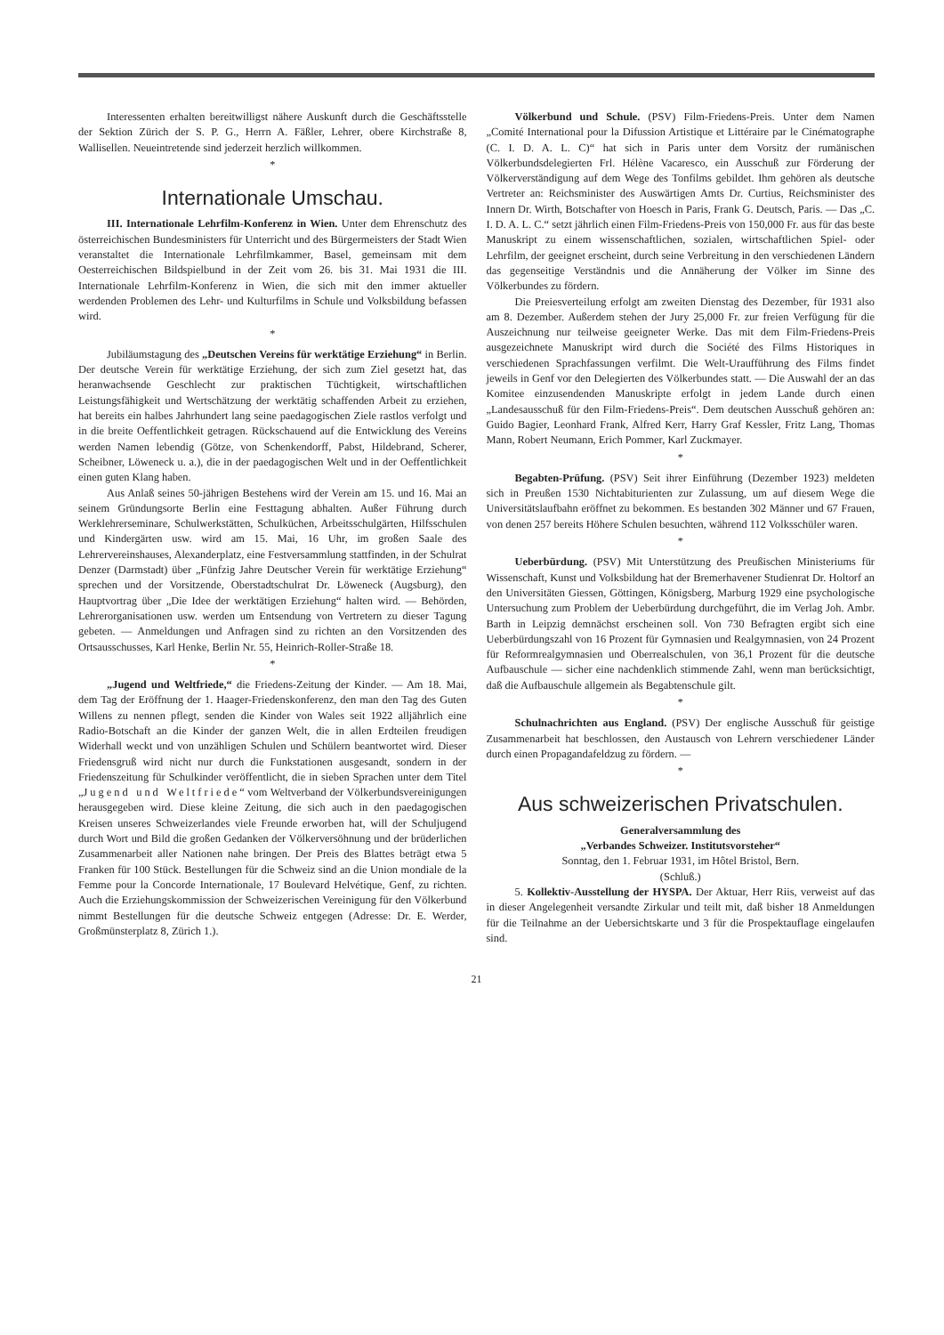Interessenten erhalten bereitwilligst nähere Auskunft durch die Geschäftsstelle der Sektion Zürich der S. P. G., Herrn A. Fäßler, Lehrer, obere Kirchstraße 8, Wallisellen. Neueintretende sind jederzeit herzlich willkommen.
*
Internationale Umschau.
III. Internationale Lehrfilm-Konferenz in Wien. Unter dem Ehrenschutz des österreichischen Bundesministers für Unterricht und des Bürgermeisters der Stadt Wien veranstaltet die Internationale Lehrfilmkammer, Basel, gemeinsam mit dem Oesterreichischen Bildspielbund in der Zeit vom 26. bis 31. Mai 1931 die III. Internationale Lehrfilm-Konferenz in Wien, die sich mit den immer aktueller werdenden Problemen des Lehr- und Kulturfilms in Schule und Volksbildung befassen wird.
*
Jubiläumstagung des „Deutschen Vereins für werktätige Erziehung“ in Berlin. Der deutsche Verein für werktätige Erziehung, der sich zum Ziel gesetzt hat, das heranwachsende Geschlecht zur praktischen Tüchtigkeit, wirtschaftlichen Leistungsfähigkeit und Wertschätzung der werktätig schaffenden Arbeit zu erziehen, hat bereits ein halbes Jahrhundert lang seine paedagogischen Ziele rastlos verfolgt und in die breite Oeffentlichkeit getragen. Rückschauend auf die Entwicklung des Vereins werden Namen lebendig (Götze, von Schenkendorff, Pabst, Hildebrand, Scherer, Scheibner, Löweneck u. a.), die in der paedagogischen Welt und in der Oeffentlichkeit einen guten Klang haben.
Aus Anlaß seines 50-jährigen Bestehens wird der Verein am 15. und 16. Mai an seinem Gründungsorte Berlin eine Festtagung abhalten. Außer Führung durch Werklehrerseminare, Schulwerkstätten, Schulküchen, Arbeitsschulgärten, Hilfsschulen und Kindergärten usw. wird am 15. Mai, 16 Uhr, im großen Saale des Lehrervereinshauses, Alexanderplatz, eine Festversammlung stattfinden, in der Schulrat Denzer (Darmstadt) über „Fünfzig Jahre Deutscher Verein für werktätige Erziehung“ sprechen und der Vorsitzende, Oberstadtschulrat Dr. Löweneck (Augsburg), den Hauptvortrag über „Die Idee der werktätigen Erziehung“ halten wird. — Behörden, Lehrerorganisationen usw. werden um Entsendung von Vertretern zu dieser Tagung gebeten. — Anmeldungen und Anfragen sind zu richten an den Vorsitzenden des Ortsausschusses, Karl Henke, Berlin Nr. 55, Heinrich-Roller-Straße 18.
*
„Jugend und Weltfriede,“ die Friedens-Zeitung der Kinder. — Am 18. Mai, dem Tag der Eröffnung der 1. Haager-Friedenskonferenz, den man den Tag des Guten Willens zu nennen pflegt, senden die Kinder von Wales seit 1922 alljährlich eine Radio-Botschaft an die Kinder der ganzen Welt, die in allen Erdteilen freudigen Widerhall weckt und von unzähligen Schulen und Schülern beantwortet wird. Dieser Friedensgruß wird nicht nur durch die Funkstationen ausgesandt, sondern in der Friedenszeitung für Schulkinder veröffentlicht, die in sieben Sprachen unter dem Titel „Jugend und Weltfriede“ vom Weltverband der Völkerbundsvereinigungen herausgegeben wird. Diese kleine Zeitung, die sich auch in den paedagogischen Kreisen unseres Schweizerlandes viele Freunde erworben hat, will der Schuljugend durch Wort und Bild die großen Gedanken der Völkerversöhnung und der brüderlichen Zusammenarbeit aller Nationen nahe bringen. Der Preis des Blattes beträgt etwa 5 Franken für 100 Stück. Bestellungen für die Schweiz sind an die Union mondiale de la Femme pour la Concorde Internationale, 17 Boulevard Helvétique, Genf, zu richten. Auch die Erziehungskommission der Schweizerischen Vereinigung für den Völkerbund nimmt Bestellungen für die deutsche Schweiz entgegen (Adresse: Dr. E. Werder, Großmünsterplatz 8, Zürich 1.).
Völkerbund und Schule. (PSV) Film-Friedens-Preis. Unter dem Namen „Comité International pour la Difussion Artistique et Littéraire par le Cinématographe (C. I. D. A. L. C)“ hat sich in Paris unter dem Vorsitz der rumänischen Völkerbundsdelegierten Frl. Hélène Vacaresco, ein Ausschuß zur Förderung der Völkerverständigung auf dem Wege des Tonfilms gebildet. Ihm gehören als deutsche Vertreter an: Reichsminister des Auswärtigen Amts Dr. Curtius, Reichsminister des Innern Dr. Wirth, Botschafter von Hoesch in Paris, Frank G. Deutsch, Paris. — Das „C. I. D. A. L. C.“ setzt jährlich einen Film-Friedens-Preis von 150,000 Fr. aus für das beste Manuskript zu einem wissenschaftlichen, sozialen, wirtschaftlichen Spiel- oder Lehrfilm, der geeignet erscheint, durch seine Verbreitung in den verschiedenen Ländern das gegenseitige Verständnis und die Annäherung der Völker im Sinne des Völkerbundes zu fördern.
Die Preiesverteilung erfolgt am zweiten Dienstag des Dezember, für 1931 also am 8. Dezember. Außerdem stehen der Jury 25,000 Fr. zur freien Verfügung für die Auszeichnung nur teilweise geeigneter Werke. Das mit dem Film-Friedens-Preis ausgezeichnete Manuskript wird durch die Société des Films Historiques in verschiedenen Sprachfassungen verfilmt. Die Welt-Uraufführung des Films findet jeweils in Genf vor den Delegierten des Völkerbundes statt. — Die Auswahl der an das Komitee einzusendenden Manuskripte erfolgt in jedem Lande durch einen „Landesausschuß für den Film-Friedens-Preis“. Dem deutschen Ausschuß gehören an: Guido Bagier, Leonhard Frank, Alfred Kerr, Harry Graf Kessler, Fritz Lang, Thomas Mann, Robert Neumann, Erich Pommer, Karl Zuckmayer.
*
Begabten-Prüfung. (PSV) Seit ihrer Einführung (Dezember 1923) meldeten sich in Preußen 1530 Nichtabiturienten zur Zulassung, um auf diesem Wege die Universitätslaufbahn eröffnet zu bekommen. Es bestanden 302 Männer und 67 Frauen, von denen 257 bereits Höhere Schulen besuchten, während 112 Volksschüler waren.
*
Ueberbürdung. (PSV) Mit Unterstützung des Preußischen Ministeriums für Wissenschaft, Kunst und Volksbildung hat der Bremerhavener Studienrat Dr. Holtorf an den Universitäten Giessen, Göttingen, Königsberg, Marburg 1929 eine psychologische Untersuchung zum Problem der Ueberbürdung durchgeführt, die im Verlag Joh. Ambr. Barth in Leipzig demnächst erscheinen soll. Von 730 Befragten ergibt sich eine Ueberbürdungszahl von 16 Prozent für Gymnasien und Realgymnasien, von 24 Prozent für Reformrealgymnasien und Oberrealschulen, von 36,1 Prozent für die deutsche Aufbauschule — sicher eine nachdenklich stimmende Zahl, wenn man berücksichtigt, daß die Aufbauschule allgemein als Begabtenschule gilt.
*
Schulnachrichten aus England. (PSV) Der englische Ausschuß für geistige Zusammenarbeit hat beschlossen, den Austausch von Lehrern verschiedener Länder durch einen Propagandafeldzug zu fördern. —
*
Aus schweizerischen Privatschulen.
Generalversammlung des
„Verbandes Schweizer. Institutsvorsteher“
Sonntag, den 1. Februar 1931, im Hôtel Bristol, Bern.
(Schluß.)
5. Kollektiv-Ausstellung der HYSPA. Der Aktuar, Herr Riis, verweist auf das in dieser Angelegenheit versandte Zirkular und teilt mit, daß bisher 18 Anmeldungen für die Teilnahme an der Uebersichtskarte und 3 für die Prospektauflage eingelaufen sind.
21